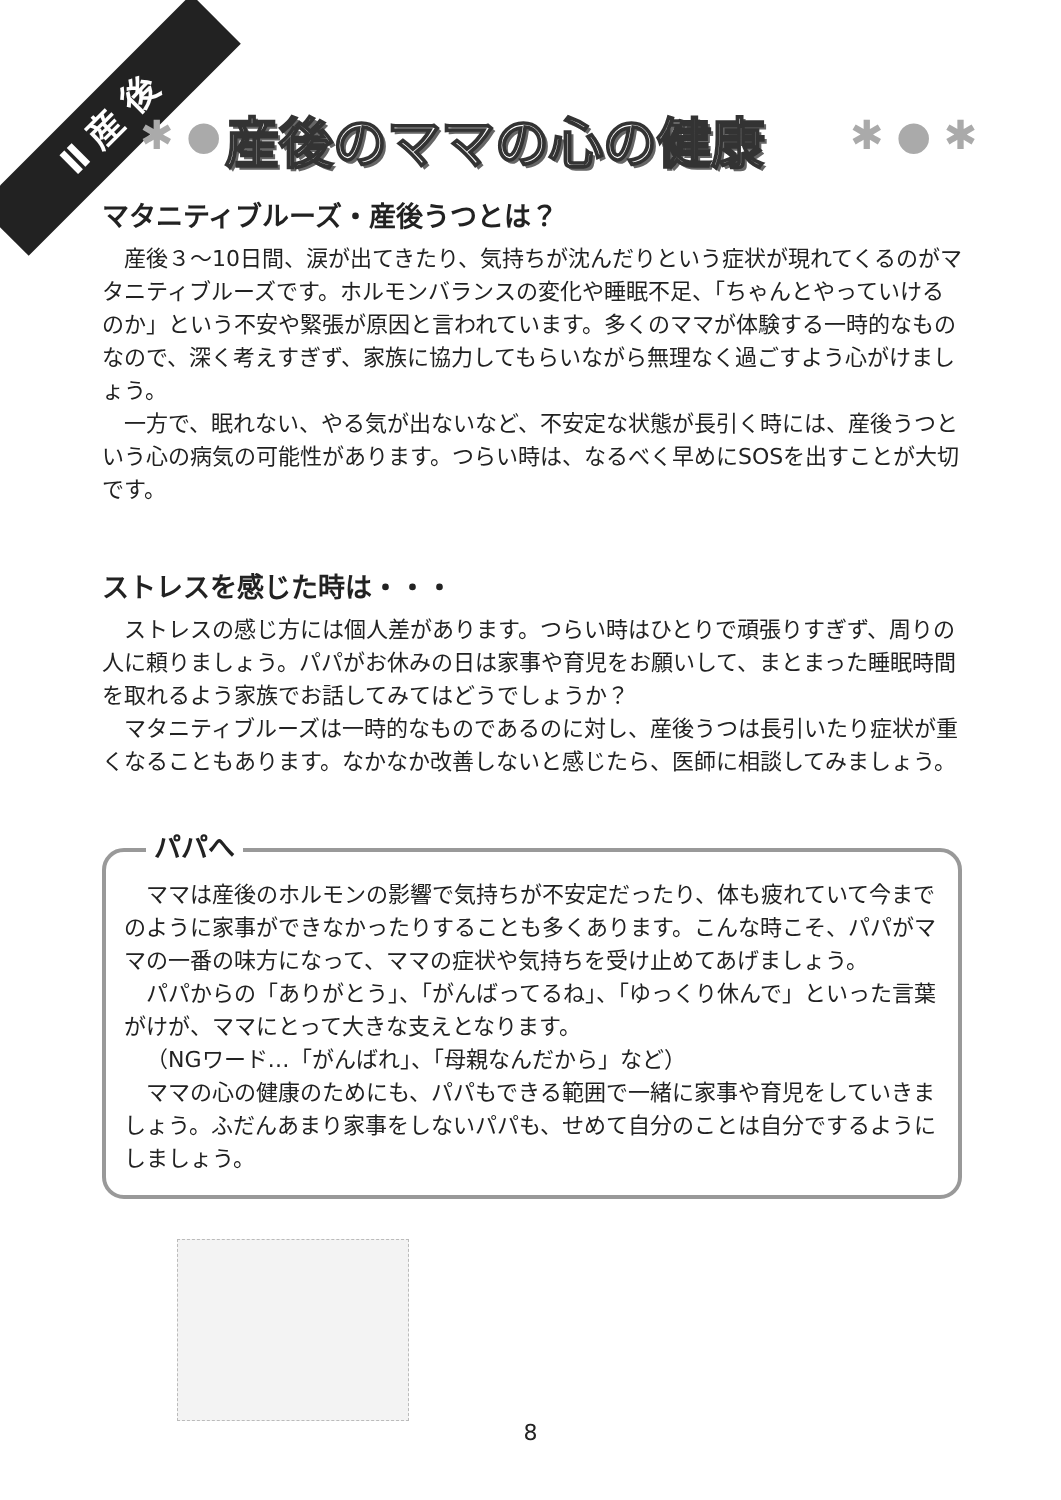Ⅱ 産 後
✱ ● 産後のママの心の健康 ✱ ● ✱
マタニティブルーズ・産後うつとは？
産後３～10日間、涙が出てきたり、気持ちが沈んだりという症状が現れてくるのがマタニティブルーズです。ホルモンバランスの変化や睡眠不足、「ちゃんとやっていけるのか」という不安や緊張が原因と言われています。多くのママが体験する一時的なものなので、深く考えすぎず、家族に協力してもらいながら無理なく過ごすよう心がけましょう。
一方で、眠れない、やる気が出ないなど、不安定な状態が長引く時には、産後うつという心の病気の可能性があります。つらい時は、なるべく早めにSOSを出すことが大切です。
ストレスを感じた時は・・・
ストレスの感じ方には個人差があります。つらい時はひとりで頑張りすぎず、周りの人に頼りましょう。パパがお休みの日は家事や育児をお願いして、まとまった睡眠時間を取れるよう家族でお話してみてはどうでしょうか？
マタニティブルーズは一時的なものであるのに対し、産後うつは長引いたり症状が重くなることもあります。なかなか改善しないと感じたら、医師に相談してみましょう。
パパへ
ママは産後のホルモンの影響で気持ちが不安定だったり、体も疲れていて今までのように家事ができなかったりすることも多くあります。こんな時こそ、パパがママの一番の味方になって、ママの症状や気持ちを受け止めてあげましょう。
パパからの「ありがとう」、「がんばってるね」、「ゆっくり休んで」といった言葉がけが、ママにとって大きな支えとなります。
（NGワード…「がんばれ」、「母親なんだから」など）
ママの心の健康のためにも、パパもできる範囲で一緒に家事や育児をしていきましょう。ふだんあまり家事をしないパパも、せめて自分のことは自分でするようにしましょう。
8